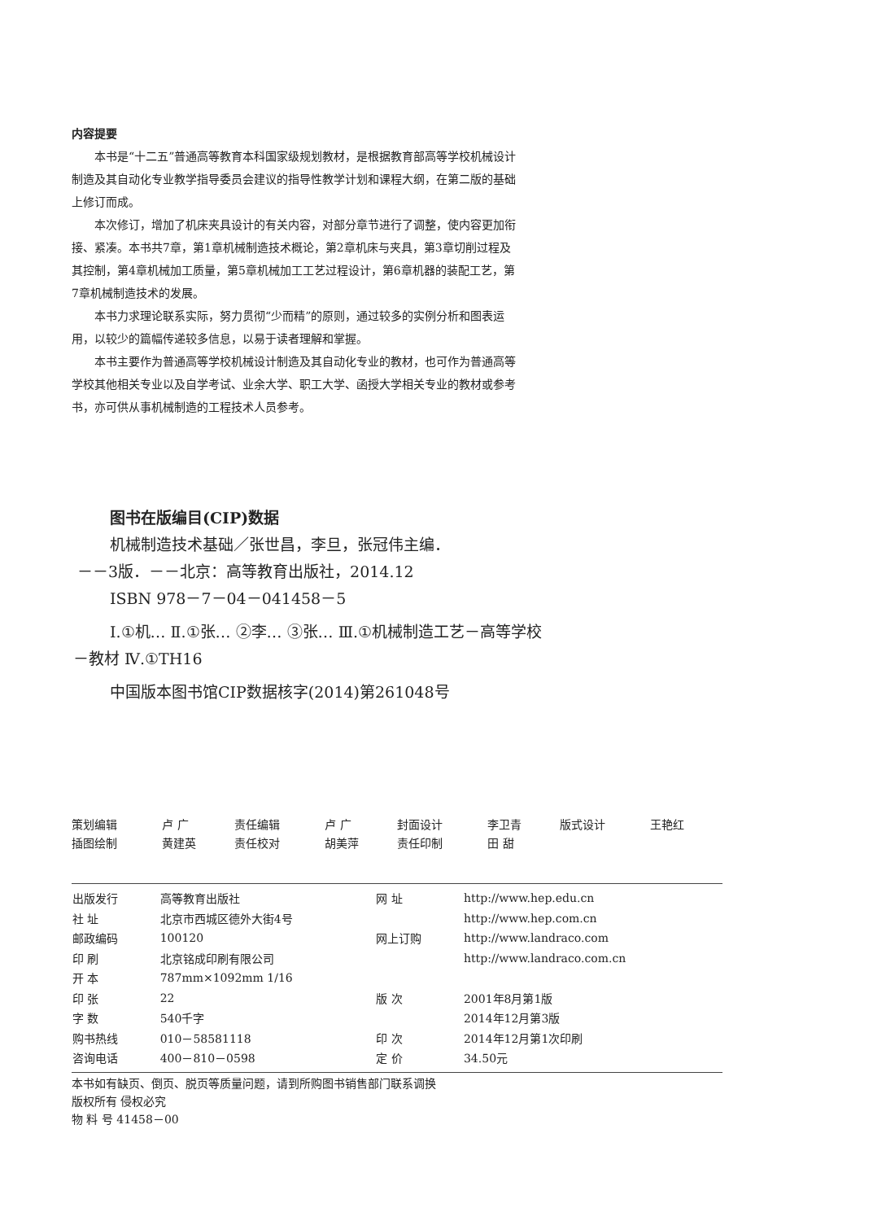内容提要
本书是“十二五”普通高等教育本科国家级规划教材，是根据教育部高等学校机械设计制造及其自动化专业教学指导委员会建议的指导性教学计划和课程大纲，在第二版的基础上修订而成。
本次修订，增加了机床夹具设计的有关内容，对部分章节进行了调整，使内容更加衔接、紧凑。本书共7章，第1章机械制造技术概论，第2章机床与夹具，第3章切削过程及其控制，第4章机械加工质量，第5章机械加工工艺过程设计，第6章机器的装配工艺，第7章机械制造技术的发展。
本书力求理论联系实际，努力贯彻“少而精”的原则，通过较多的实例分析和图表运用，以较少的篇幅传递较多信息，以易于读者理解和掌握。
本书主要作为普通高等学校机械设计制造及其自动化专业的教材，也可作为普通高等学校其他相关专业以及自学考试、业余大学、职工大学、函授大学相关专业的教材或参考书，亦可供从事机械制造的工程技术人员参考。
图书在版编目(CIP)数据
机械制造技术基础／张世昌，李旦，张冠伟主编．
－－3版．－－北京：高等教育出版社，2014.12
ISBN 978－7－04－041458－5
Ⅰ.①机… Ⅱ.①张… ②李… ③张… Ⅲ.①机械制造工艺－高等学校－教材 Ⅳ.①TH16
中国版本图书馆CIP数据核字(2014)第261048号
| 策划编辑 | 卢 广 | 责任编辑 | 卢 广 | 封面设计 | 李卫青 | 版式设计 | 王艳红 |
| 插图绘制 | 黄建英 | 责任校对 | 胡美萍 | 责任印制 | 田 甜 | | |
| 出版发行 | 高等教育出版社 | 网 址 | http://www.hep.edu.cn |
| 社 址 | 北京市西城区德外大街4号 | | http://www.hep.com.cn |
| 邮政编码 | 100120 | 网上订购 | http://www.landraco.com |
| 印 刷 | 北京铭成印刷有限公司 | | http://www.landraco.com.cn |
| 开 本 | 787mm×1092mm 1/16 | | |
| 印 张 | 22 | 版 次 | 2001年8月第1版 |
| 字 数 | 540千字 | | 2014年12月第3版 |
| 购书热线 | 010－58581118 | 印 次 | 2014年12月第1次印刷 |
| 咨询电话 | 400－810－0598 | 定 价 | 34.50元 |
本书如有缺页、倒页、脱页等质量问题，请到所购图书销售部门联系调换
版权所有 侵权必究
物 料 号 41458－00